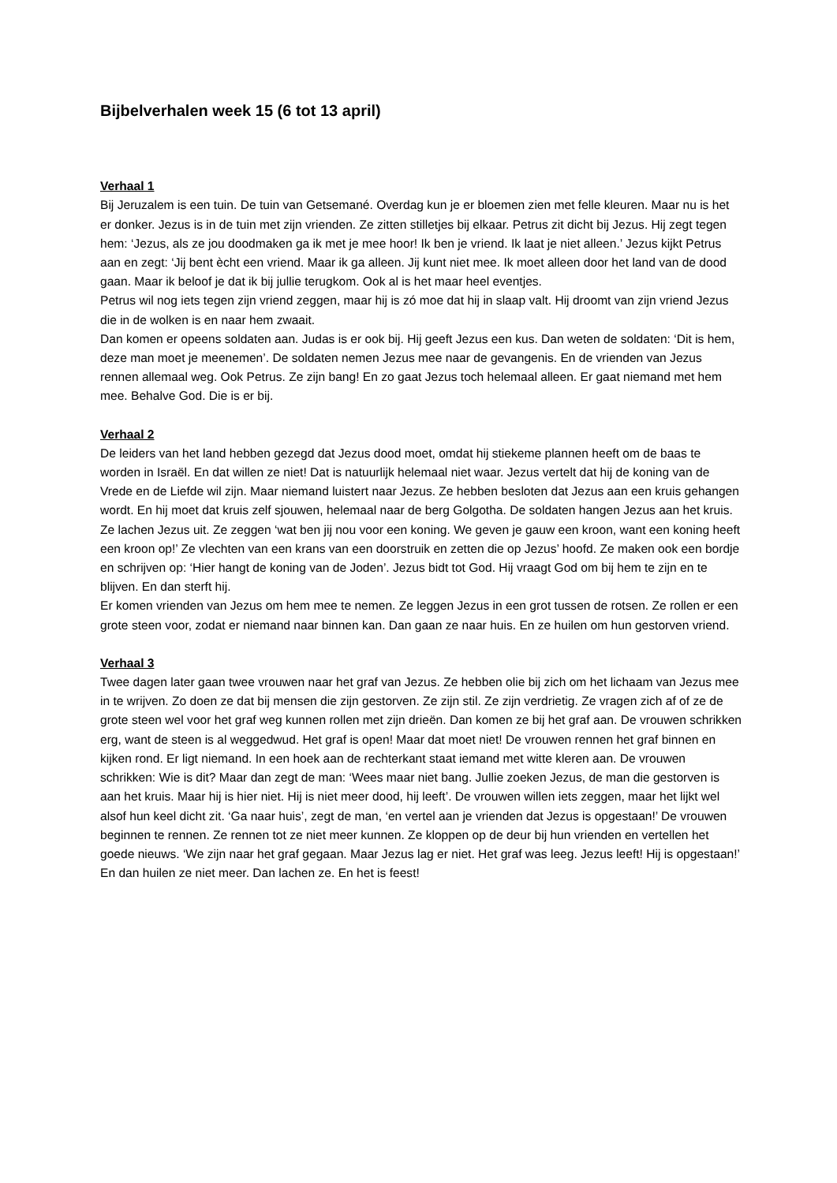Bijbelverhalen week 15 (6 tot 13 april)
Verhaal 1
Bij Jeruzalem is een tuin. De tuin van Getsemané. Overdag kun je er bloemen zien met felle kleuren. Maar nu is het er donker. Jezus is in de tuin met zijn vrienden. Ze zitten stilletjes bij elkaar. Petrus zit dicht bij Jezus. Hij zegt tegen hem: ‘Jezus, als ze jou doodmaken ga ik met je mee hoor! Ik ben je vriend. Ik laat je niet alleen.’ Jezus kijkt Petrus aan en zegt: ‘Jij bent ècht een vriend. Maar ik ga alleen. Jij kunt niet mee. Ik moet alleen door het land van de dood gaan. Maar ik beloof je dat ik bij jullie terugkom. Ook al is het maar heel eventjes.
Petrus wil nog iets tegen zijn vriend zeggen, maar hij is zó moe dat hij in slaap valt. Hij droomt van zijn vriend Jezus die in de wolken is en naar hem zwaait.
Dan komen er opeens soldaten aan. Judas is er ook bij. Hij geeft Jezus een kus. Dan weten de soldaten: ‘Dit is hem, deze man moet je meenemen’. De soldaten nemen Jezus mee naar de gevangenis. En de vrienden van Jezus rennen allemaal weg. Ook Petrus. Ze zijn bang! En zo gaat Jezus toch helemaal alleen. Er gaat niemand met hem mee. Behalve God. Die is er bij.
Verhaal 2
De leiders van het land hebben gezegd dat Jezus dood moet, omdat hij stiekeme plannen heeft om de baas te worden in Israël. En dat willen ze niet! Dat is natuurlijk helemaal niet waar. Jezus vertelt dat hij de koning van de Vrede en de Liefde wil zijn. Maar niemand luistert naar Jezus. Ze hebben besloten dat Jezus aan een kruis gehangen wordt. En hij moet dat kruis zelf sjouwen, helemaal naar de berg Golgotha. De soldaten hangen Jezus aan het kruis. Ze lachen Jezus uit. Ze zeggen ‘wat ben jij nou voor een koning. We geven je gauw een kroon, want een koning heeft een kroon op!’ Ze vlechten van een krans van een doorstruik en zetten die op Jezus’ hoofd. Ze maken ook een bordje en schrijven op: ‘Hier hangt de koning van de Joden’. Jezus bidt tot God. Hij vraagt God om bij hem te zijn en te blijven. En dan sterft hij.
Er komen vrienden van Jezus om hem mee te nemen. Ze leggen Jezus in een grot tussen de rotsen. Ze rollen er een grote steen voor, zodat er niemand naar binnen kan. Dan gaan ze naar huis. En ze huilen om hun gestorven vriend.
Verhaal 3
Twee dagen later gaan twee vrouwen naar het graf van Jezus. Ze hebben olie bij zich om het lichaam van Jezus mee in te wrijven. Zo doen ze dat bij mensen die zijn gestorven. Ze zijn stil. Ze zijn verdrietig. Ze vragen zich af of ze de grote steen wel voor het graf weg kunnen rollen met zijn drieën. Dan komen ze bij het graf aan. De vrouwen schrikken erg, want de steen is al weggedwud. Het graf is open! Maar dat moet niet! De vrouwen rennen het graf binnen en kijken rond. Er ligt niemand. In een hoek aan de rechterkant staat iemand met witte kleren aan. De vrouwen schrikken: Wie is dit? Maar dan zegt de man: ‘Wees maar niet bang. Jullie zoeken Jezus, de man die gestorven is aan het kruis. Maar hij is hier niet. Hij is niet meer dood, hij leeft’. De vrouwen willen iets zeggen, maar het lijkt wel alsof hun keel dicht zit. ‘Ga naar huis’, zegt de man, ‘en vertel aan je vrienden dat Jezus is opgestaan!’ De vrouwen beginnen te rennen. Ze rennen tot ze niet meer kunnen. Ze kloppen op de deur bij hun vrienden en vertellen het goede nieuws. ‘We zijn naar het graf gegaan. Maar Jezus lag er niet. Het graf was leeg. Jezus leeft! Hij is opgestaan!’ En dan huilen ze niet meer. Dan lachen ze. En het is feest!